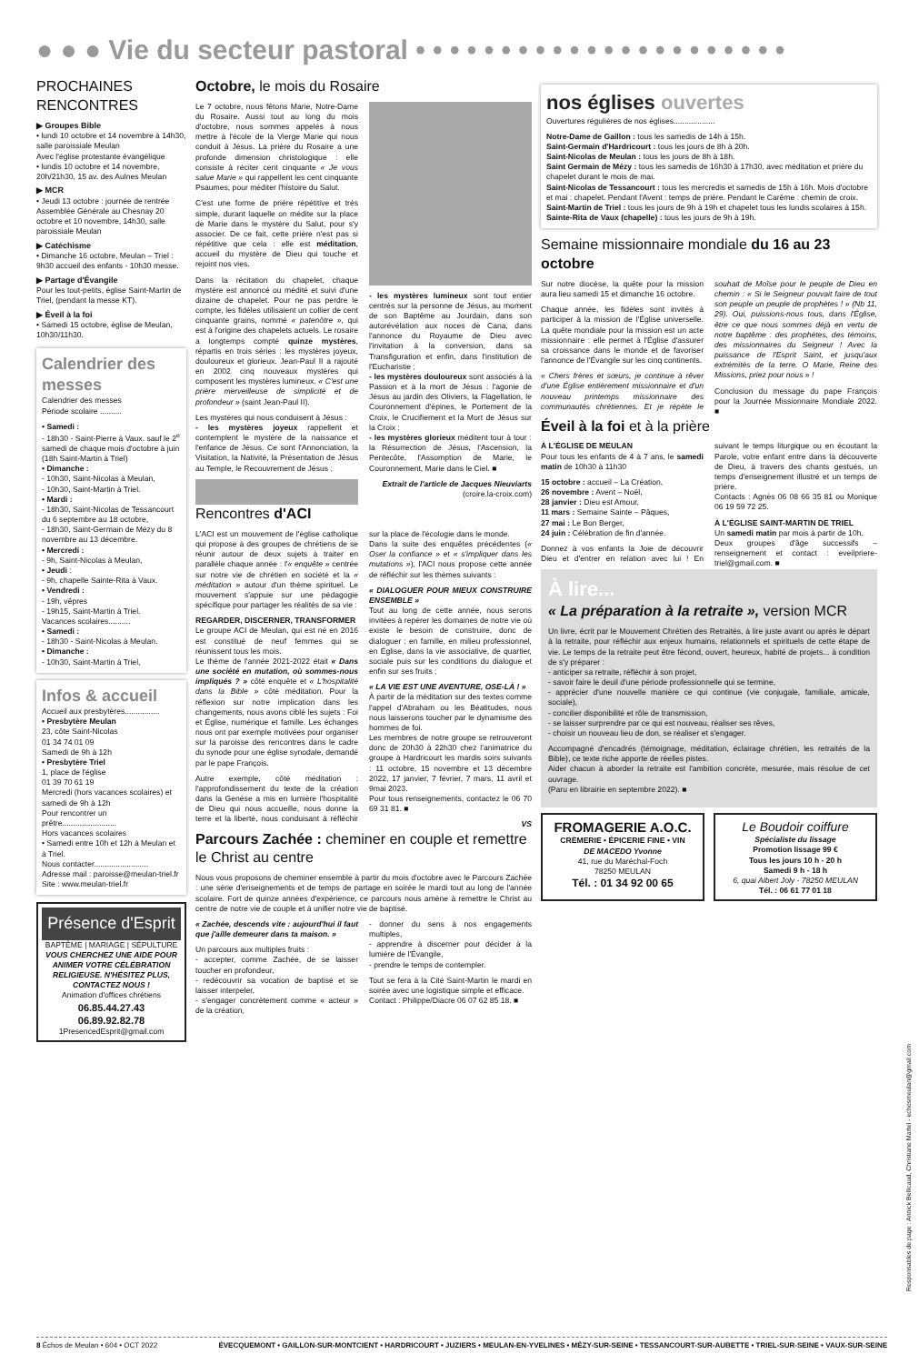● ● ● Vie du secteur pastoral • • • • • • • • • • • • • • • • • • • • • •
PROCHAINES RENCONTRES
▶ Groupes Bible
• lundi 10 octobre et 14 novembre à 14h30, salle paroissiale Meulan
Avec l'église protestante évangélique
• lundis 10 octobre et 14 novembre, 20h/21h30, 15 av. des Aulnes Meulan
▶ MCR
• Jeudi 13 octobre : journée de rentrée Assemblée Générale au Chesnay 20 octobre et 10 novembre, 14h30, salle paroissiale Meulan
▶ Catéchisme
• Dimanche 16 octobre, Meulan – Triel : 9h30 accueil des enfants - 10h30 messe.
▶ Partage d'Évangile
Pour les tout-petits, église Saint-Martin de Triel, (pendant la messe KT).
▶ Éveil à la foi
• Samedi 15 octobre, église de Meulan, 10h30/11h30.
Calendrier des messes
Calendrier des messes
Période scolaire ..........
• Samedi :
- 18h30 - Saint-Pierre à Vaux. sauf le 2<sup>e</sup> samedi de chaque mois d'octobre à juin (18h Saint-Martin à Triel)
• Dimanche :
- 10h30, Saint-Nicolas à Meulan,
- 10h30, Saint-Martin à Triel.
• Mardi :
- 18h30, Saint-Nicolas de Tessancourt du 6 septembre au 18 octobre,
- 18h30, Saint-Germain de Mézy du 8 novembre au 13 décembre.
• Mercredi :
- 9h, Saint-Nicolas à Meulan,
• Jeudi :
- 9h, chapelle Sainte-Rita à Vaux.
• Vendredi :
- 19h, vêpres
- 19h15, Saint-Martin à Triel.
Vacances scolaires..........
• Samedi :
- 18h30 - Saint-Nicolas à Meulan.
• Dimanche :
- 10h30, Saint-Martin à Triel,
Infos & accueil
Accueil aux presbytères................
• Presbytère Meulan
23, côte Saint-Nicolas
01 34 74 01 09
Samedi de 9h à 12h
• Presbytère Triel
1, place de l'église
01 39 70 61 19
Mercredi (hors vacances scolaires) et samedi de 9h à 12h
Pour rencontrer un prêtre.........................
Hors vacances scolaires
• Samedi entre 10h et 12h à Meulan et à Triel.
Nous contacter.........................
Adresse mail : paroisse@meulan-triel.fr
Site : www.meulan-triel.fr
Présence d'Esprit
BAPTÊME | MARIAGE | SÉPULTURE
VOUS CHERCHEZ UNE AIDE POUR ANIMER VOTRE CÉLÉBRATION RELIGIEUSE. N'HÉSITEZ PLUS, CONTACTEZ NOUS !
Animation d'offices chrétiens
06.85.44.27.43
06.89.92.82.78
1PresencedEsprit@gmail.com
Octobre, le mois du Rosaire
Le 7 octobre, nous fêtons Marie, Notre-Dame du Rosaire. Aussi tout au long du mois d'octobre, nous sommes appelés à nous mettre à l'école de la Vierge Marie qui nous conduit à Jésus. La prière du Rosaire a une profonde dimension christologique : elle consiste à réciter cent cinquante « Je vous salue Marie » qui rappellent les cent cinquante Psaumes, pour méditer l'histoire du Salut.
C'est une forme de prière répétitive et très simple, durant laquelle on médite sur la place de Marie dans le mystère du Salut, pour s'y associer. De ce fait, cette prière n'est pas si répétitive que cela : elle est méditation, accueil du mystère de Dieu qui touche et rejoint nos vies.
Dans la récitation du chapelet, chaque mystère est annoncé ou médité et suivi d'une dizaine de chapelet. Pour ne pas perdre le compte, les fidèles utilisaient un collier de cent cinquante grains, nommé « patenôtre », qui est à l'origine des chapelets actuels. Le rosaire a longtemps compté quinze mystères, répartis en trois séries : les mystères joyeux, douloureux et glorieux. Jean-Paul II a rajouté en 2002 cinq nouveaux mystères qui composent les mystères lumineux. « C'est une prière merveilleuse de simplicité et de profondeur » (saint Jean-Paul II).
Les mystères qui nous conduisent à Jésus :
- les mystères joyeux rappellent et contemplent le mystère de la naissance et l'enfance de Jésus. Ce sont l'Annonciation, la Visitation, la Nativité, la Présentation de Jésus au Temple, le Recouvrement de Jésus ;
- les mystères lumineux sont tout entier centrés sur la personne de Jésus, au moment de son Baptême au Jourdain, dans son autorévélation aux noces de Cana, dans l'annonce du Royaume de Dieu avec l'invitation à la conversion, dans sa Transfiguration et enfin, dans l'institution de l'Eucharistie ;
- les mystères douloureux sont associés à la Passion et à la mort de Jésus : l'agonie de Jésus au jardin des Oliviers, la Flagellation, le Couronnement d'épines, le Portement de la Croix, le Crucifiement et la Mort de Jésus sur la Croix ;
- les mystères glorieux méditent tour à tour : la Résurrection de Jésus, l'Ascension, la Pentecôte, l'Assomption de Marie, le Couronnement, Marie dans le Ciel. ■
Extrait de l'article de Jacques Nieuviarts
(croire.la-croix.com)
Rencontres d'ACI
L'ACI est un mouvement de l'église catholique qui propose à des groupes de chrétiens de se réunir autour de deux sujets à traiter en parallèle chaque année : l'« enquête » centrée sur notre vie de chrétien en société et la « méditation » autour d'un thème spirituel. Le mouvement s'appuie sur une pédagogie spécifique pour partager les réalités de sa vie :
REGARDER, DISCERNER, TRANSFORMER
Le groupe ACI de Meulan, qui est né en 2016 est constitué de neuf femmes qui se réunissent tous les mois.
Le thème de l'année 2021-2022 était « Dans une société en mutation, où sommes-nous impliqués ? » côté enquête et « L'hospitalité dans la Bible » côté méditation. Pour la réflexion sur notre implication dans les changements, nous avons ciblé les sujets : Foi et Église, numérique et famille. Les échanges nous ont par exemple motivées pour organiser sur la paroisse des rencontres dans le cadre du synode pour une église synodale, demandé par le pape François.
Autre exemple, côté méditation : l'approfondissement du texte de la création dans la Genèse a mis en lumière l'hospitalité de Dieu qui nous accueille, nous donne la terre et la liberté, nous conduisant à réfléchir sur la place de l'écologie dans le monde.
Dans la suite des enquêtes précédentes (« Oser la confiance » et « s'impliquer dans les mutations »), l'ACI nous propose cette année de réfléchir sur les thèmes suivants :
« DIALOGUER POUR MIEUX CONSTRUIRE ENSEMBLE »
Tout au long de cette année, nous serons invitées à repérer les domaines de notre vie où existe le besoin de construire, donc de dialoguer : en famille, en milieu professionnel, en Église, dans la vie associative, de quartier, sociale puis sur les conditions du dialogue et enfin sur ses fruits ;
« LA VIE EST UNE AVENTURE, OSE-LÀ ! »
À partir de la méditation sur des textes comme l'appel d'Abraham ou les Béatitudes, nous nous laisserons toucher par le dynamisme des hommes de foi.
Les membres de notre groupe se retrouveront donc de 20h30 à 22h30 chez l'animatrice du groupe à Hardricourt les mardis soirs suivants : 11 octobre, 15 novembre et 13 décembre 2022, 17 janvier, 7 février, 7 mars, 11 avril et 9mai 2023.
Pour tous renseignements, contactez le 06 70 69 31 81. ■
VS
Parcours Zachée : cheminer en couple et remettre le Christ au centre
Nous vous proposons de cheminer ensemble à partir du mois d'octobre avec le Parcours Zachée : une série d'enseignements et de temps de partage en soirée le mardi tout au long de l'année scolaire. Fort de quinze années d'expérience, ce parcours nous amène à remettre le Christ au centre de notre vie de couple et à unifier notre vie de baptisé.
« Zachée, descends vite : aujourd'hui il faut que j'aille demeurer dans ta maison. »
Un parcours aux multiples fruits :
- accepter, comme Zachée, de se laisser toucher en profondeur,
- redécouvrir sa vocation de baptisé et se laisser interpeler,
- s'engager concrètement comme « acteur » de la création,
- donner du sens à nos engagements multiples,
- apprendre à discerner pour décider à la lumière de l'Évangile,
- prendre le temps de contempler.
Tout se fera à la Cité Saint-Martin le mardi en soirée avec une logistique simple et efficace.
Contact : Philippe/Diacre 06 07 62 85 18. ■
nos églises ouvertes
Ouvertures régulières de nos églises...................
Notre-Dame de Gaillon : tous les samedis de 14h à 15h.
Saint-Germain d'Hardricourt : tous les jours de 8h à 20h.
Saint-Nicolas de Meulan : tous les jours de 8h à 18h.
Saint Germain de Mézy : tous les samedis de 16h30 à 17h30, avec méditation et prière du chapelet durant le mois de mai.
Saint-Nicolas de Tessancourt : tous les mercredis et samedis de 15h à 16h. Mois d'octobre et mai : chapelet. Pendant l'Avent : temps de prière. Pendant le Carême : chemin de croix.
Saint-Martin de Triel : tous les jours de 9h à 19h et chapelet tous les lundis scolaires à 15h.
Sainte-Rita de Vaux (chapelle) : tous les jours de 9h à 19h.
Semaine missionnaire mondiale du 16 au 23 octobre
Sur notre diocèse, la quête pour la mission aura lieu samedi 15 et dimanche 16 octobre.
Chaque année, les fidèles sont invités à participer à la mission de l'Église universelle. La quête mondiale pour la mission est un acte missionnaire : elle permet à l'Église d'assurer sa croissance dans le monde et de favoriser l'annonce de l'Évangile sur les cinq continents.
« Chers frères et sœurs, je continue à rêver d'une Église entièrement missionnaire et d'un nouveau printemps missionnaire des communautés chrétiennes. Et je répète le souhait de Moïse pour le peuple de Dieu en chemin : « Si le Seigneur pouvait faire de tout son peuple un peuple de prophètes ! » (Nb 11, 29). Oui, puissions-nous tous, dans l'Église, être ce que nous sommes déjà en vertu de notre baptême : des prophètes, des témoins, des missionnaires du Seigneur ! Avec la puissance de l'Esprit Saint, et jusqu'aux extrémités de la terre. O Marie, Reine des Missions, priez pour nous » !
Conclusion du message du pape François pour la Journée Missionnaire Mondiale 2022. ■
Éveil à la foi et à la prière
À L'ÉGLISE DE MEULAN
Pour tous les enfants de 4 à 7 ans, le samedi matin de 10h30 à 11h30
15 octobre : accueil – La Création,
26 novembre : Avent – Noël,
28 janvier : Dieu est Amour,
11 mars : Semaine Sainte – Pâques,
27 mai : Le Bon Berger,
24 juin : Célébration de fin d'année.
Donnez à vos enfants la Joie de découvrir Dieu et d'entrer en relation avec lui ! En suivant le temps liturgique ou en écoutant la Parole, votre enfant entre dans la découverte de Dieu, à travers des chants gestués, un temps d'enseignement illustré et un temps de prière.
Contacts : Agnès 06 08 66 35 81 ou Monique 06 19 59 72 25.
À L'ÉGLISE SAINT-MARTIN DE TRIEL
Un samedi matin par mois à partir de 10h.
Deux groupes d'âge successifs – renseignement et contact : eveilpriere-triel@gmail.com. ■
À lire...
« La préparation à la retraite », version MCR
Un livre, écrit par le Mouvement Chrétien des Retraités, à lire juste avant ou après le départ à la retraite, pour réfléchir aux enjeux humains, relationnels et spirituels de cette étape de vie. Le temps de la retraite peut être fécond, ouvert, heureux, habité de projets... à condition de s'y préparer :
- anticiper sa retraite, réfléchir à son projet,
- savoir faire le deuil d'une période professionnelle qui se termine,
- apprécier d'une nouvelle manière ce qui continue (vie conjugale, familiale, amicale, sociale),
- concilier disponibilité et rôle de transmission,
- se laisser surprendre par ce qui est nouveau, réaliser ses rêves,
- choisir un nouveau lieu de don, se réaliser et s'engager.
Accompagné d'encadrés (témoignage, méditation, éclairage chrétien, les retraités de la Bible), ce texte riche apporte de réelles pistes.
Aider chacun à aborder la retraite est l'ambition concrète, mesurée, mais résolue de cet ouvrage.
(Paru en librairie en septembre 2022). ■
FROMAGERIE A.O.C.
CRÈMERIE • ÉPICERIE FINE • VIN
DE MACEDO Yvonne
41, rue du Maréchal-Foch
78250 MEULAN
Tél. : 01 34 92 00 65
Le Boudoir coiffure
Spécialiste du lissage
Promotion lissage 99 €
Tous les jours 10 h - 20 h
Samedi 9 h - 18 h
6, quai Albert Joly - 78250 MEULAN
Tél. : 06 61 77 01 18
8 Échos de Meulan • 604 • OCT 2022 ÉVECQUEMONT • GAILLON-SUR-MONTCIENT • HARDRICOURT • JUZIERS • MEULAN-EN-YVELINES • MÉZY-SUR-SEINE • TESSANCOURT-SUR-AUBETTE • TRIEL-SUR-SEINE • VAUX-SUR-SEINE
Responsables de page : Annick Bellicaud, Christiane Martel - echosmeulan@gmail.com